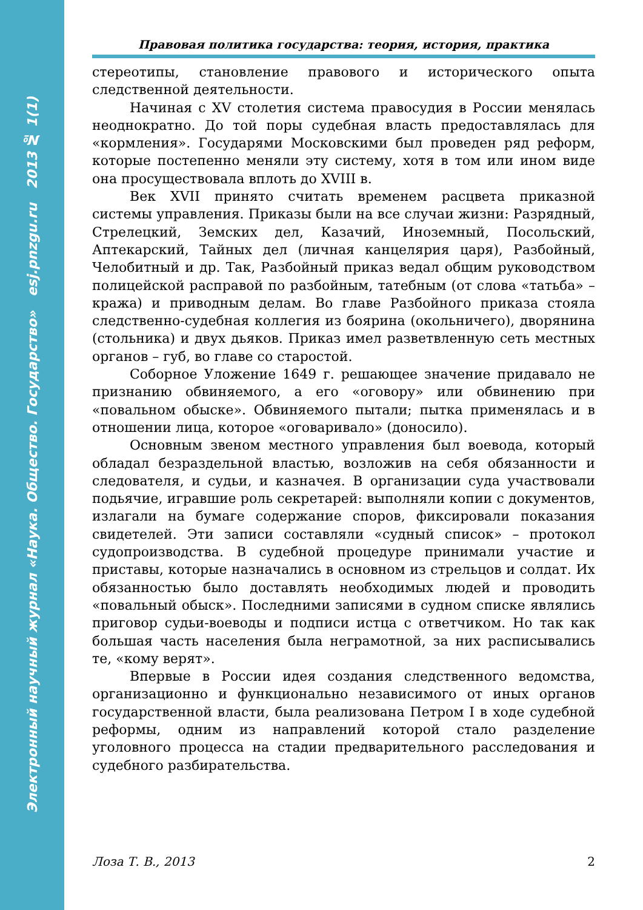Электронный научный журнал «Наука. Общество. Государство» esj.pnzgu.ru 2013 № 1(1)
Правовая политика государства: теория, история, практика
стереотипы, становление правового и исторического опыта следственной деятельности.
Начиная с XV столетия система правосудия в России менялась неоднократно. До той поры судебная власть предоставлялась для «кормления». Государями Московскими был проведен ряд реформ, которые постепенно меняли эту систему, хотя в том или ином виде она просуществовала вплоть до XVIII в.
Век XVII принято считать временем расцвета приказной системы управления. Приказы были на все случаи жизни: Разрядный, Стрелецкий, Земских дел, Казачий, Иноземный, Посольский, Аптекарский, Тайных дел (личная канцелярия царя), Разбойный, Челобитный и др. Так, Разбойный приказ ведал общим руководством полицейской расправой по разбойным, татебным (от слова «татьба» – кража) и приводным делам. Во главе Разбойного приказа стояла следственно-судебная коллегия из боярина (окольничего), дворянина (стольника) и двух дьяков. Приказ имел разветвленную сеть местных органов – губ, во главе со старостой.
Соборное Уложение 1649 г. решающее значение придавало не признанию обвиняемого, а его «оговору» или обвинению при «повальном обыске». Обвиняемого пытали; пытка применялась и в отношении лица, которое «оговаривало» (доносило).
Основным звеном местного управления был воевода, который обладал безраздельной властью, возложив на себя обязанности и следователя, и судьи, и казначея. В организации суда участвовали подьячие, игравшие роль секретарей: выполняли копии с документов, излагали на бумаге содержание споров, фиксировали показания свидетелей. Эти записи составляли «судный список» – протокол судопроизводства. В судебной процедуре принимали участие и приставы, которые назначались в основном из стрельцов и солдат. Их обязанностью было доставлять необходимых людей и проводить «повальный обыск». Последними записями в судном списке являлись приговор судьи-воеводы и подписи истца с ответчиком. Но так как большая часть населения была неграмотной, за них расписывались те, «кому верят».
Впервые в России идея создания следственного ведомства, организационно и функционально независимого от иных органов государственной власти, была реализована Петром I в ходе судебной реформы, одним из направлений которой стало разделение уголовного процесса на стадии предварительного расследования и судебного разбирательства.
Лоза Т. В., 2013 2